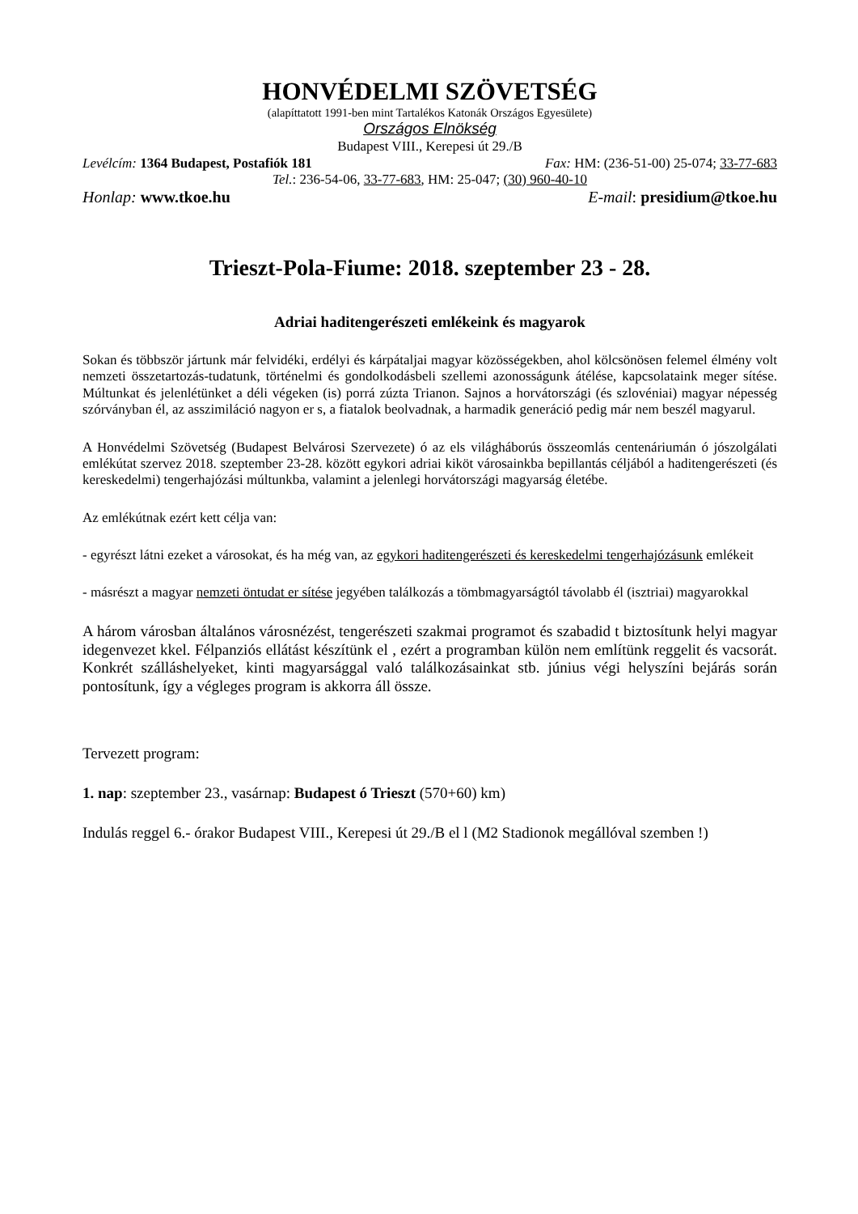HONVÉDELMI SZÖVETSÉG
(alapíttatott 1991-ben mint Tartalékos Katonák Országos Egyesülete)
Országos Elnökség
Budapest VIII., Kerepesi út 29./B
Levélcím: 1364 Budapest, Postafiók 181 Fax: HM: (236-51-00) 25-074; 33-77-683
Tel.: 236-54-06, 33-77-683, HM: 25-047; (30) 960-40-10
Honlap: www.tkoe.hu E-mail: presidium@tkoe.hu
Trieszt-Pola-Fiume: 2018. szeptember 23 - 28.
Adriai haditengerészeti emlékeink és magyarok
Sokan és többször jártunk már felvidéki, erdélyi és kárpátaljai magyar közösségekben, ahol kölcsönösen felemel élmény volt nemzeti összetartozás-tudatunk, történelmi és gondolkodásbeli szellemi azonosságunk átélése, kapcsolataink meger sítése. Múltunkat és jelenlétünket a déli végeken (is) porrá zúzta Trianon. Sajnos a horvátországi (és szlovéniai) magyar népesség szórványban él, az asszimiláció nagyon er s, a fiatalok beolvadnak, a harmadik generáció pedig már nem beszél magyarul.
A Honvédelmi Szövetség (Budapest Belvárosi Szervezete) ó az els világháborús összeomlás centenáriumán ó jószolgálati emlékútat szervez 2018. szeptember 23-28. között egykori adriai kiköt városainkba bepillantás céljából a haditengerészeti (és kereskedelmi) tengerhajózási múltunkba, valamint a jelenlegi horvátországi magyarság életébe.
Az emlékútnak ezért kett célja van:
- egyrészt látni ezeket a városokat, és ha még van, az egykori haditengerészeti és kereskedelmi tengerhajózásunk emlékeit
- másrészt a magyar nemzeti öntudat er sítése jegyében találkozás a tömbmagyarságtól távolabb él (isztriai) magyarokkal
A három városban általános városnézést, tengerészeti szakmai programot és szabadid t biztosítunk helyi magyar idegenvezet kkel. Félpanziós ellátást készítünk el , ezért a programban külön nem említünk reggelit és vacsorát. Konkrét szálláshelyeket, kinti magyarsággal való találkozásainkat stb. június végi helyszíni bejárás során pontosítunk, így a végleges program is akkorra áll össze.
Tervezett program:
1. nap: szeptember 23., vasárnap: Budapest ó Trieszt (570+60) km)
Indulás reggel 6.- órakor Budapest VIII., Kerepesi út 29./B el l (M2 Stadionok megállóval szemben !)